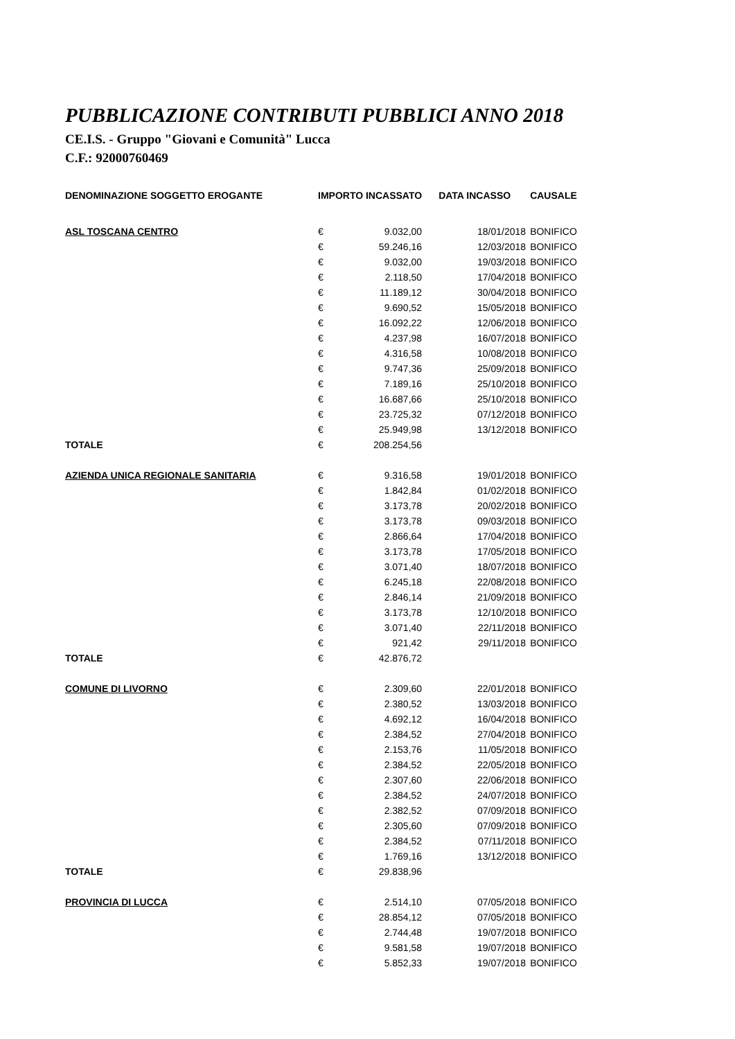PUBBLICAZIONE CONTRIBUTI PUBBLICI ANNO 2018
CE.I.S. - Gruppo "Giovani e Comunità" Lucca
C.F.: 92000760469
| DENOMINAZIONE SOGGETTO EROGANTE | IMPORTO INCASSATO | | DATA INCASSO | CAUSALE |
| --- | --- | --- | --- | --- |
| ASL TOSCANA CENTRO | € | 9.032,00 | 18/01/2018 | BONIFICO |
| | € | 59.246,16 | 12/03/2018 | BONIFICO |
| | € | 9.032,00 | 19/03/2018 | BONIFICO |
| | € | 2.118,50 | 17/04/2018 | BONIFICO |
| | € | 11.189,12 | 30/04/2018 | BONIFICO |
| | € | 9.690,52 | 15/05/2018 | BONIFICO |
| | € | 16.092,22 | 12/06/2018 | BONIFICO |
| | € | 4.237,98 | 16/07/2018 | BONIFICO |
| | € | 4.316,58 | 10/08/2018 | BONIFICO |
| | € | 9.747,36 | 25/09/2018 | BONIFICO |
| | € | 7.189,16 | 25/10/2018 | BONIFICO |
| | € | 16.687,66 | 25/10/2018 | BONIFICO |
| | € | 23.725,32 | 07/12/2018 | BONIFICO |
| | € | 25.949,98 | 13/12/2018 | BONIFICO |
| TOTALE | € | 208.254,56 | | |
| AZIENDA UNICA REGIONALE SANITARIA | € | 9.316,58 | 19/01/2018 | BONIFICO |
| | € | 1.842,84 | 01/02/2018 | BONIFICO |
| | € | 3.173,78 | 20/02/2018 | BONIFICO |
| | € | 3.173,78 | 09/03/2018 | BONIFICO |
| | € | 2.866,64 | 17/04/2018 | BONIFICO |
| | € | 3.173,78 | 17/05/2018 | BONIFICO |
| | € | 3.071,40 | 18/07/2018 | BONIFICO |
| | € | 6.245,18 | 22/08/2018 | BONIFICO |
| | € | 2.846,14 | 21/09/2018 | BONIFICO |
| | € | 3.173,78 | 12/10/2018 | BONIFICO |
| | € | 3.071,40 | 22/11/2018 | BONIFICO |
| | € | 921,42 | 29/11/2018 | BONIFICO |
| TOTALE | € | 42.876,72 | | |
| COMUNE DI LIVORNO | € | 2.309,60 | 22/01/2018 | BONIFICO |
| | € | 2.380,52 | 13/03/2018 | BONIFICO |
| | € | 4.692,12 | 16/04/2018 | BONIFICO |
| | € | 2.384,52 | 27/04/2018 | BONIFICO |
| | € | 2.153,76 | 11/05/2018 | BONIFICO |
| | € | 2.384,52 | 22/05/2018 | BONIFICO |
| | € | 2.307,60 | 22/06/2018 | BONIFICO |
| | € | 2.384,52 | 24/07/2018 | BONIFICO |
| | € | 2.382,52 | 07/09/2018 | BONIFICO |
| | € | 2.305,60 | 07/09/2018 | BONIFICO |
| | € | 2.384,52 | 07/11/2018 | BONIFICO |
| | € | 1.769,16 | 13/12/2018 | BONIFICO |
| TOTALE | € | 29.838,96 | | |
| PROVINCIA DI LUCCA | € | 2.514,10 | 07/05/2018 | BONIFICO |
| | € | 28.854,12 | 07/05/2018 | BONIFICO |
| | € | 2.744,48 | 19/07/2018 | BONIFICO |
| | € | 9.581,58 | 19/07/2018 | BONIFICO |
| | € | 5.852,33 | 19/07/2018 | BONIFICO |